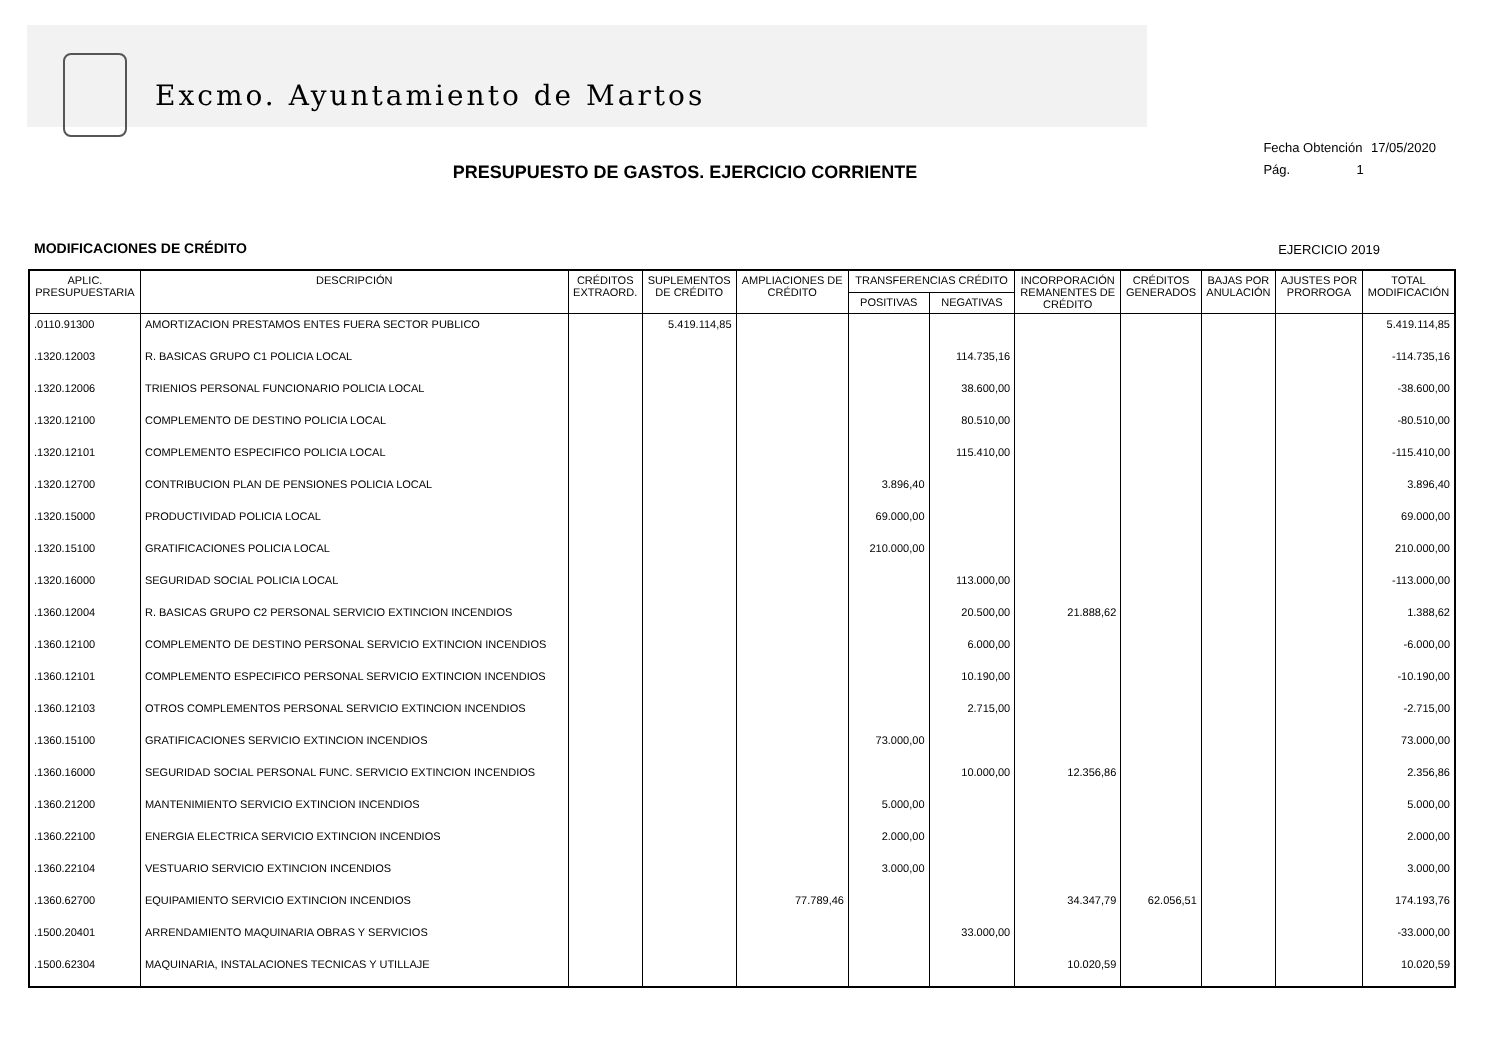Excmo. Ayuntamiento de Martos
Fecha Obtención 17/05/2020
Pág. 1
PRESUPUESTO DE GASTOS. EJERCICIO CORRIENTE
MODIFICACIONES DE CRÉDITO EJERCICIO 2019
| APLIC. PRESUPUESTARIA | DESCRIPCIÓN | CRÉDITOS EXTRAORD. | SUPLEMENTOS DE CRÉDITO | AMPLIACIONES DE CRÉDITO | TRANSFERENCIAS CRÉDITO | | INCORPORACIÓN REMANENTES DE CRÉDITO | CRÉDITOS GENERADOS | BAJAS POR ANULACIÓN | AJUSTES POR PRORROGA | TOTAL MODIFICACIÓN |
| --- | --- | --- | --- | --- | --- | --- | --- | --- | --- | --- | --- |
| | | | | | POSITIVAS | NEGATIVAS | | | | | |
| .0110.91300 | AMORTIZACION PRESTAMOS ENTES FUERA SECTOR PUBLICO | | 5.419.114,85 | | | | | | | | 5.419.114,85 |
| .1320.12003 | R. BASICAS GRUPO C1 POLICIA LOCAL | | | | | 114.735,16 | | | | | -114.735,16 |
| .1320.12006 | TRIENIOS PERSONAL FUNCIONARIO POLICIA LOCAL | | | | | 38.600,00 | | | | | -38.600,00 |
| .1320.12100 | COMPLEMENTO DE DESTINO POLICIA LOCAL | | | | | 80.510,00 | | | | | -80.510,00 |
| .1320.12101 | COMPLEMENTO ESPECIFICO POLICIA LOCAL | | | | | 115.410,00 | | | | | -115.410,00 |
| .1320.12700 | CONTRIBUCION PLAN DE PENSIONES POLICIA LOCAL | | | | 3.896,40 | | | | | | 3.896,40 |
| .1320.15000 | PRODUCTIVIDAD POLICIA LOCAL | | | | 69.000,00 | | | | | | 69.000,00 |
| .1320.15100 | GRATIFICACIONES POLICIA LOCAL | | | | 210.000,00 | | | | | | 210.000,00 |
| .1320.16000 | SEGURIDAD SOCIAL POLICIA LOCAL | | | | | 113.000,00 | | | | | -113.000,00 |
| .1360.12004 | R. BASICAS GRUPO C2 PERSONAL SERVICIO EXTINCION INCENDIOS | | | | | 20.500,00 | 21.888,62 | | | | 1.388,62 |
| .1360.12100 | COMPLEMENTO DE DESTINO PERSONAL SERVICIO EXTINCION INCENDIOS | | | | | 6.000,00 | | | | | -6.000,00 |
| .1360.12101 | COMPLEMENTO ESPECIFICO PERSONAL SERVICIO EXTINCION INCENDIOS | | | | | 10.190,00 | | | | | -10.190,00 |
| .1360.12103 | OTROS COMPLEMENTOS PERSONAL SERVICIO EXTINCION INCENDIOS | | | | | 2.715,00 | | | | | -2.715,00 |
| .1360.15100 | GRATIFICACIONES SERVICIO EXTINCION INCENDIOS | | | | 73.000,00 | | | | | | 73.000,00 |
| .1360.16000 | SEGURIDAD SOCIAL PERSONAL FUNC. SERVICIO EXTINCION INCENDIOS | | | | | 10.000,00 | 12.356,86 | | | | 2.356,86 |
| .1360.21200 | MANTENIMIENTO SERVICIO EXTINCION INCENDIOS | | | | 5.000,00 | | | | | | 5.000,00 |
| .1360.22100 | ENERGIA ELECTRICA SERVICIO EXTINCION INCENDIOS | | | | 2.000,00 | | | | | | 2.000,00 |
| .1360.22104 | VESTUARIO SERVICIO EXTINCION INCENDIOS | | | | 3.000,00 | | | | | | 3.000,00 |
| .1360.62700 | EQUIPAMIENTO SERVICIO EXTINCION INCENDIOS | | | 77.789,46 | | | 34.347,79 | 62.056,51 | | | 174.193,76 |
| .1500.20401 | ARRENDAMIENTO MAQUINARIA OBRAS Y SERVICIOS | | | | | 33.000,00 | | | | | -33.000,00 |
| .1500.62304 | MAQUINARIA, INSTALACIONES TECNICAS Y UTILLAJE | | | | | | 10.020,59 | | | | 10.020,59 |